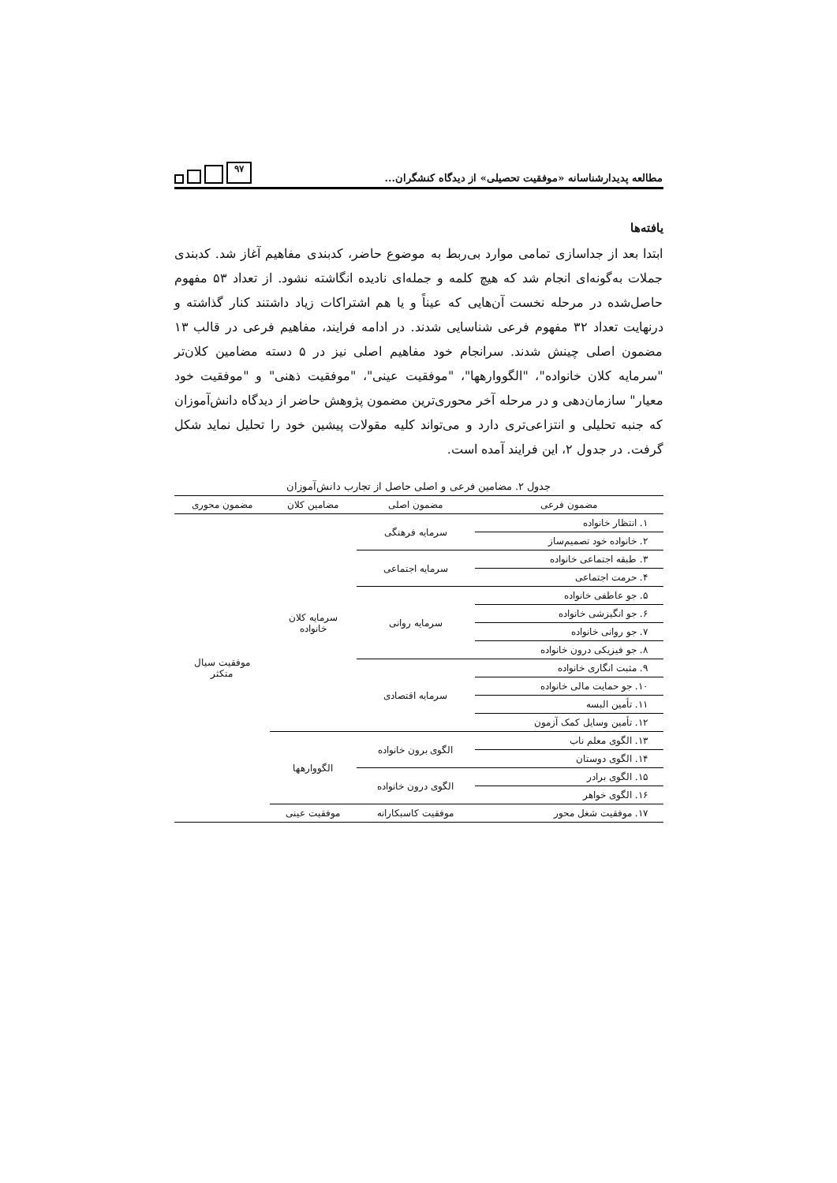مطالعه پدیدارشناسانه «موفقیت تحصیلی» از دیدگاه کنشگران...
۹۷
یافته‌ها
ابتدا بعد از جداسازی تمامی موارد بی‌ربط به موضوع حاضر، کدبندی مفاهیم آغاز شد. کدبندی جملات به‌گونه‌ای انجام شد که هیچ کلمه و جمله‌ای نادیده انگاشته نشود. از تعداد ۵۳ مفهوم حاصل‌شده در مرحله نخست آن‌هایی که عیناً و یا هم اشتراکات زیاد داشتند کنار گذاشته و درنهایت تعداد ۳۲ مفهوم فرعی شناسایی شدند. در ادامه فرایند، مفاهیم فرعی در قالب ۱۳ مضمون اصلی چینش شدند. سرانجام خود مفاهیم اصلی نیز در ۵ دسته مضامین کلان‌تر "سرمایه کلان خانواده"، "الگووارهها"، "موفقیت عینی"، "موفقیت ذهنی" و "موفقیت خود معیار" سازمان‌دهی و در مرحله آخر محوری‌ترین مضمون پژوهش حاضر از دیدگاه دانش‌آموزان که جنبه تحلیلی و انتزاعی‌تری دارد و می‌تواند کلیه مقولات پیشین خود را تحلیل نماید شکل گرفت. در جدول ۲، این فرایند آمده است.
جدول ۲. مضامین فرعی و اصلی حاصل از تجارب دانش‌آموزان
| مضمون فرعی | مضمون اصلی | مضامین کلان | مضمون محوری |
| --- | --- | --- | --- |
| ۱. انتظار خانواده | سرمایه فرهنگی | سرمایه کلان خانواده | موفقیت سیال متکثر |
| ۲. خانواده خود تصمیم‌ساز | | | |
| ۳. طبقه اجتماعی خانواده | سرمایه اجتماعی | | |
| ۴. حرمت اجتماعی | | | |
| ۵. جو عاطفی خانواده | سرمایه روانی | | |
| ۶. جو انگیزشی خانواده | | | |
| ۷. جو روانی خانواده | | | |
| ۸. جو فیزیکی درون خانواده | | | |
| ۹. مثبت انگاری خانواده | سرمایه اقتصادی | | |
| ۱۰. جو حمایت مالی خانواده | | | |
| ۱۱. تأمین البسه | | | |
| ۱۲. تأمین وسایل کمک آزمون | | | |
| ۱۳. الگوی معلم ناب | الگوی برون خانواده | الگووارهها | |
| ۱۴. الگوی دوستان | | | |
| ۱۵. الگوی برادر | الگوی درون خانواده | | |
| ۱۶. الگوی خواهر | | | |
| ۱۷. موفقیت شغل محور | موفقیت کاسبکارانه | موفقیت عینی | |